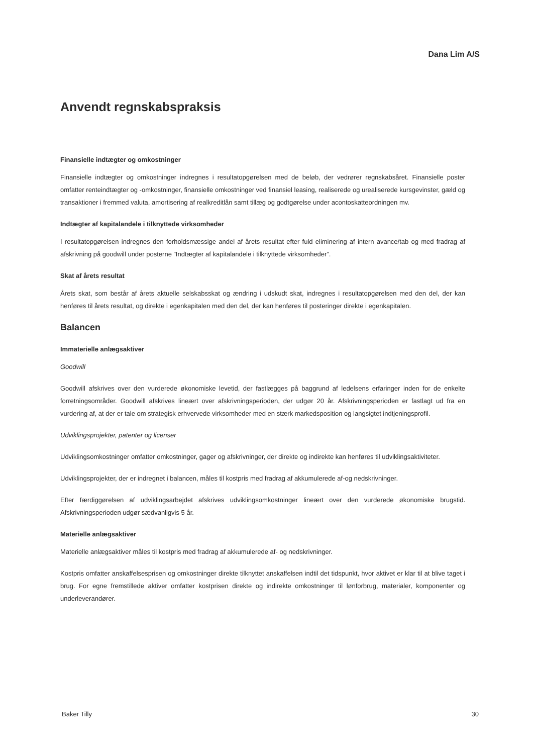Dana Lim A/S
Anvendt regnskabspraksis
Finansielle indtægter og omkostninger
Finansielle indtægter og omkostninger indregnes i resultatopgørelsen med de beløb, der vedrører regnskabsåret. Finansielle poster omfatter renteindtægter og -omkostninger, finansielle omkostninger ved finansiel leasing, realiserede og urealiserede kursgevinster, gæld og transaktioner i fremmed valuta, amortisering af realkreditlån samt tillæg og godtgørelse under acontoskatteordningen mv.
Indtægter af kapitalandele i tilknyttede virksomheder
I resultatopgørelsen indregnes den forholdsmæssige andel af årets resultat efter fuld eliminering af intern avance/tab og med fradrag af afskrivning på goodwill under posterne ”Indtægter af kapitalandele i tilknyttede virksomheder”.
Skat af årets resultat
Årets skat, som består af årets aktuelle selskabsskat og ændring i udskudt skat, indregnes i resultatopgørelsen med den del, der kan henføres til årets resultat, og direkte i egenkapitalen med den del, der kan henføres til posteringer direkte i egenkapitalen.
Balancen
Immaterielle anlægsaktiver
Goodwill
Goodwill afskrives over den vurderede økonomiske levetid, der fastlægges på baggrund af ledelsens erfaringer inden for de enkelte forretningsområder. Goodwill afskrives lineært over afskrivningsperioden, der udgør 20 år. Afskrivningsperioden er fastlagt ud fra en vurdering af, at der er tale om strategisk erhvervede virksomheder med en stærk markedsposition og langsigtet indtjeningsprofil.
Udviklingsprojekter, patenter og licenser
Udviklingsomkostninger omfatter omkostninger, gager og afskrivninger, der direkte og indirekte kan henføres til udviklingsaktiviteter.
Udviklingsprojekter, der er indregnet i balancen, måles til kostpris med fradrag af akkumulerede af-og nedskrivninger.
Efter færdiggørelsen af udviklingsarbejdet afskrives udviklingsomkostninger lineært over den vurderede økonomiske brugstid. Afskrivningsperioden udgør sædvanligvis 5 år.
Materielle anlægsaktiver
Materielle anlægsaktiver måles til kostpris med fradrag af akkumulerede af- og nedskrivninger.
Kostpris omfatter anskaffelsesprisen og omkostninger direkte tilknyttet anskaffelsen indtil det tidspunkt, hvor aktivet er klar til at blive taget i brug. For egne fremstillede aktiver omfatter kostprisen direkte og indirekte omkostninger til lønforbrug, materialer, komponenter og underleverandører.
Baker Tilly 30